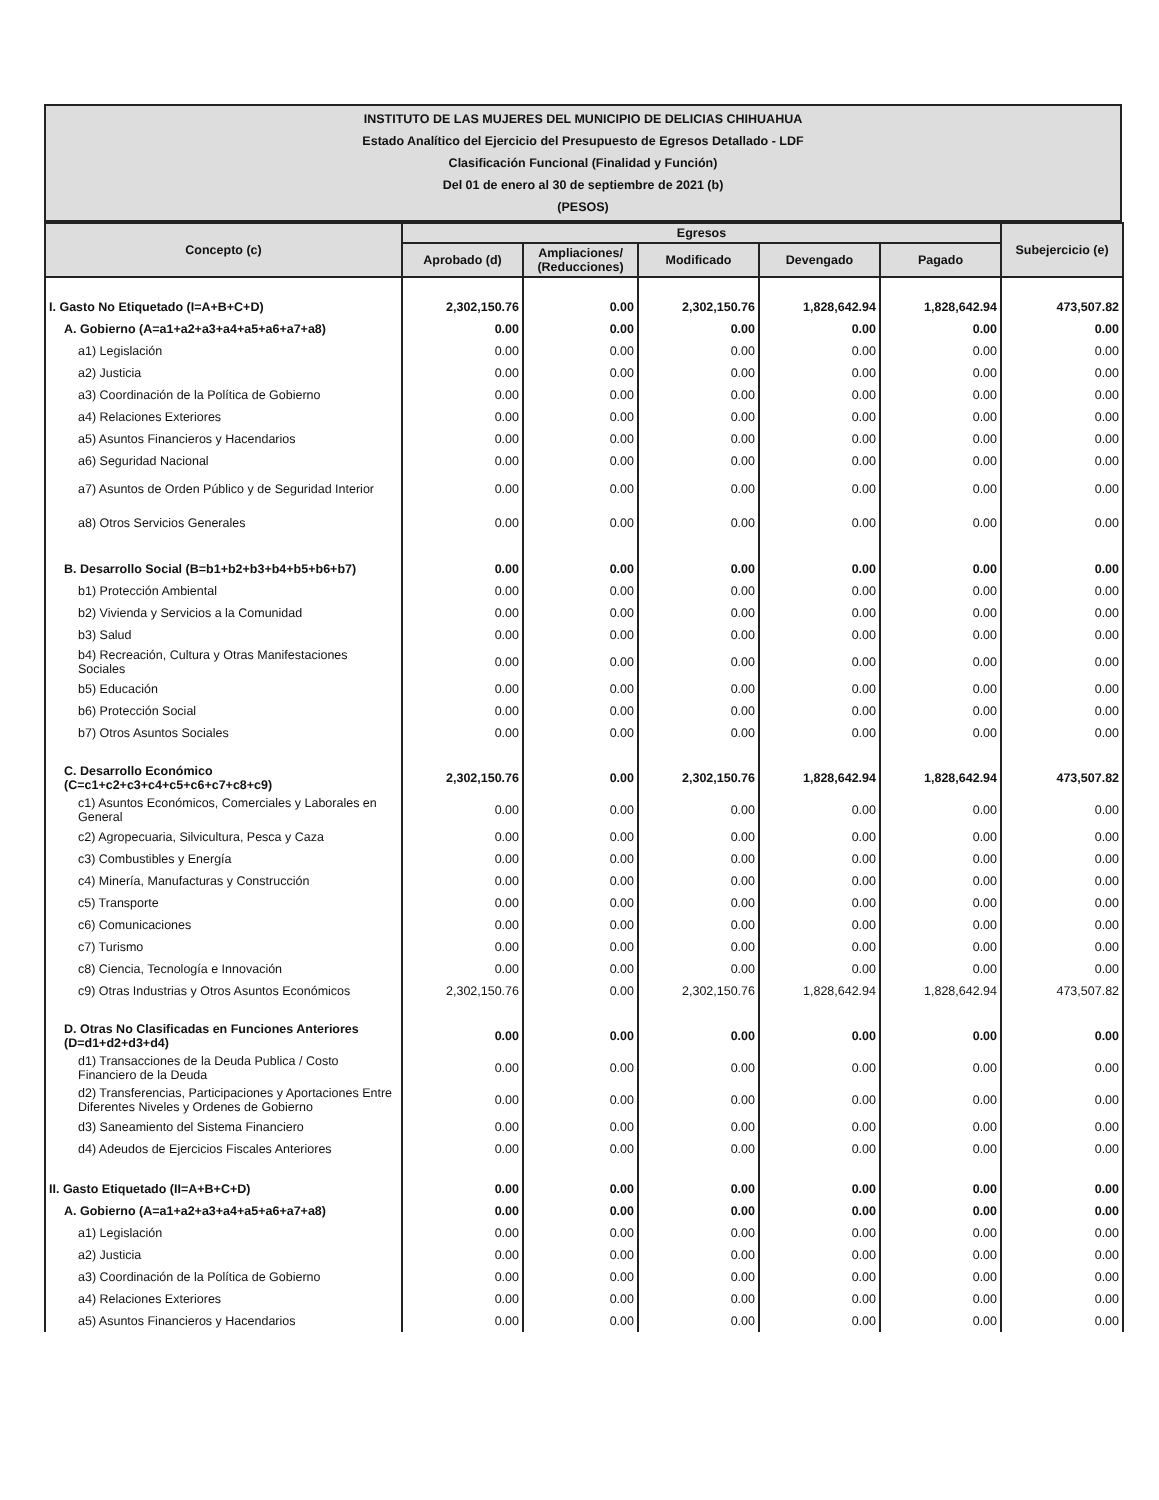INSTITUTO DE LAS MUJERES DEL MUNICIPIO DE DELICIAS CHIHUAHUA
Estado Analítico del Ejercicio del Presupuesto de Egresos Detallado - LDF
Clasificación Funcional (Finalidad y Función)
Del 01 de enero al 30 de septiembre de 2021 (b)
(PESOS)
| Concepto (c) | Egresos | | | | | Subejercicio (e) |
| --- | --- | --- | --- | --- | --- | --- |
| | Aprobado (d) | Ampliaciones/ (Reducciones) | Modificado | Devengado | Pagado | |
| I. Gasto No Etiquetado (I=A+B+C+D) | 2,302,150.76 | 0.00 | 2,302,150.76 | 1,828,642.94 | 1,828,642.94 | 473,507.82 |
| A. Gobierno (A=a1+a2+a3+a4+a5+a6+a7+a8) | 0.00 | 0.00 | 0.00 | 0.00 | 0.00 | 0.00 |
| a1) Legislación | 0.00 | 0.00 | 0.00 | 0.00 | 0.00 | 0.00 |
| a2) Justicia | 0.00 | 0.00 | 0.00 | 0.00 | 0.00 | 0.00 |
| a3) Coordinación de la Política de Gobierno | 0.00 | 0.00 | 0.00 | 0.00 | 0.00 | 0.00 |
| a4) Relaciones Exteriores | 0.00 | 0.00 | 0.00 | 0.00 | 0.00 | 0.00 |
| a5) Asuntos Financieros y Hacendarios | 0.00 | 0.00 | 0.00 | 0.00 | 0.00 | 0.00 |
| a6) Seguridad Nacional | 0.00 | 0.00 | 0.00 | 0.00 | 0.00 | 0.00 |
| a7) Asuntos de Orden Público y de Seguridad Interior | 0.00 | 0.00 | 0.00 | 0.00 | 0.00 | 0.00 |
| a8) Otros Servicios Generales | 0.00 | 0.00 | 0.00 | 0.00 | 0.00 | 0.00 |
| B. Desarrollo Social (B=b1+b2+b3+b4+b5+b6+b7) | 0.00 | 0.00 | 0.00 | 0.00 | 0.00 | 0.00 |
| b1) Protección Ambiental | 0.00 | 0.00 | 0.00 | 0.00 | 0.00 | 0.00 |
| b2) Vivienda y Servicios a la Comunidad | 0.00 | 0.00 | 0.00 | 0.00 | 0.00 | 0.00 |
| b3) Salud | 0.00 | 0.00 | 0.00 | 0.00 | 0.00 | 0.00 |
| b4) Recreación, Cultura y Otras Manifestaciones Sociales | 0.00 | 0.00 | 0.00 | 0.00 | 0.00 | 0.00 |
| b5) Educación | 0.00 | 0.00 | 0.00 | 0.00 | 0.00 | 0.00 |
| b6) Protección Social | 0.00 | 0.00 | 0.00 | 0.00 | 0.00 | 0.00 |
| b7) Otros Asuntos Sociales | 0.00 | 0.00 | 0.00 | 0.00 | 0.00 | 0.00 |
| C. Desarrollo Económico (C=c1+c2+c3+c4+c5+c6+c7+c8+c9) | 2,302,150.76 | 0.00 | 2,302,150.76 | 1,828,642.94 | 1,828,642.94 | 473,507.82 |
| c1) Asuntos Económicos, Comerciales y Laborales en General | 0.00 | 0.00 | 0.00 | 0.00 | 0.00 | 0.00 |
| c2) Agropecuaria, Silvicultura, Pesca y Caza | 0.00 | 0.00 | 0.00 | 0.00 | 0.00 | 0.00 |
| c3) Combustibles y Energía | 0.00 | 0.00 | 0.00 | 0.00 | 0.00 | 0.00 |
| c4) Minería, Manufacturas y Construcción | 0.00 | 0.00 | 0.00 | 0.00 | 0.00 | 0.00 |
| c5) Transporte | 0.00 | 0.00 | 0.00 | 0.00 | 0.00 | 0.00 |
| c6) Comunicaciones | 0.00 | 0.00 | 0.00 | 0.00 | 0.00 | 0.00 |
| c7) Turismo | 0.00 | 0.00 | 0.00 | 0.00 | 0.00 | 0.00 |
| c8) Ciencia, Tecnología e Innovación | 0.00 | 0.00 | 0.00 | 0.00 | 0.00 | 0.00 |
| c9) Otras Industrias y Otros Asuntos Económicos | 2,302,150.76 | 0.00 | 2,302,150.76 | 1,828,642.94 | 1,828,642.94 | 473,507.82 |
| D. Otras No Clasificadas en Funciones Anteriores (D=d1+d2+d3+d4) | 0.00 | 0.00 | 0.00 | 0.00 | 0.00 | 0.00 |
| d1) Transacciones de la Deuda Publica / Costo Financiero de la Deuda | 0.00 | 0.00 | 0.00 | 0.00 | 0.00 | 0.00 |
| d2) Transferencias, Participaciones y Aportaciones Entre Diferentes Niveles y Ordenes de Gobierno | 0.00 | 0.00 | 0.00 | 0.00 | 0.00 | 0.00 |
| d3) Saneamiento del Sistema Financiero | 0.00 | 0.00 | 0.00 | 0.00 | 0.00 | 0.00 |
| d4) Adeudos de Ejercicios Fiscales Anteriores | 0.00 | 0.00 | 0.00 | 0.00 | 0.00 | 0.00 |
| II. Gasto Etiquetado (II=A+B+C+D) | 0.00 | 0.00 | 0.00 | 0.00 | 0.00 | 0.00 |
| A. Gobierno (A=a1+a2+a3+a4+a5+a6+a7+a8) | 0.00 | 0.00 | 0.00 | 0.00 | 0.00 | 0.00 |
| a1) Legislación | 0.00 | 0.00 | 0.00 | 0.00 | 0.00 | 0.00 |
| a2) Justicia | 0.00 | 0.00 | 0.00 | 0.00 | 0.00 | 0.00 |
| a3) Coordinación de la Política de Gobierno | 0.00 | 0.00 | 0.00 | 0.00 | 0.00 | 0.00 |
| a4) Relaciones Exteriores | 0.00 | 0.00 | 0.00 | 0.00 | 0.00 | 0.00 |
| a5) Asuntos Financieros y Hacendarios | 0.00 | 0.00 | 0.00 | 0.00 | 0.00 | 0.00 |